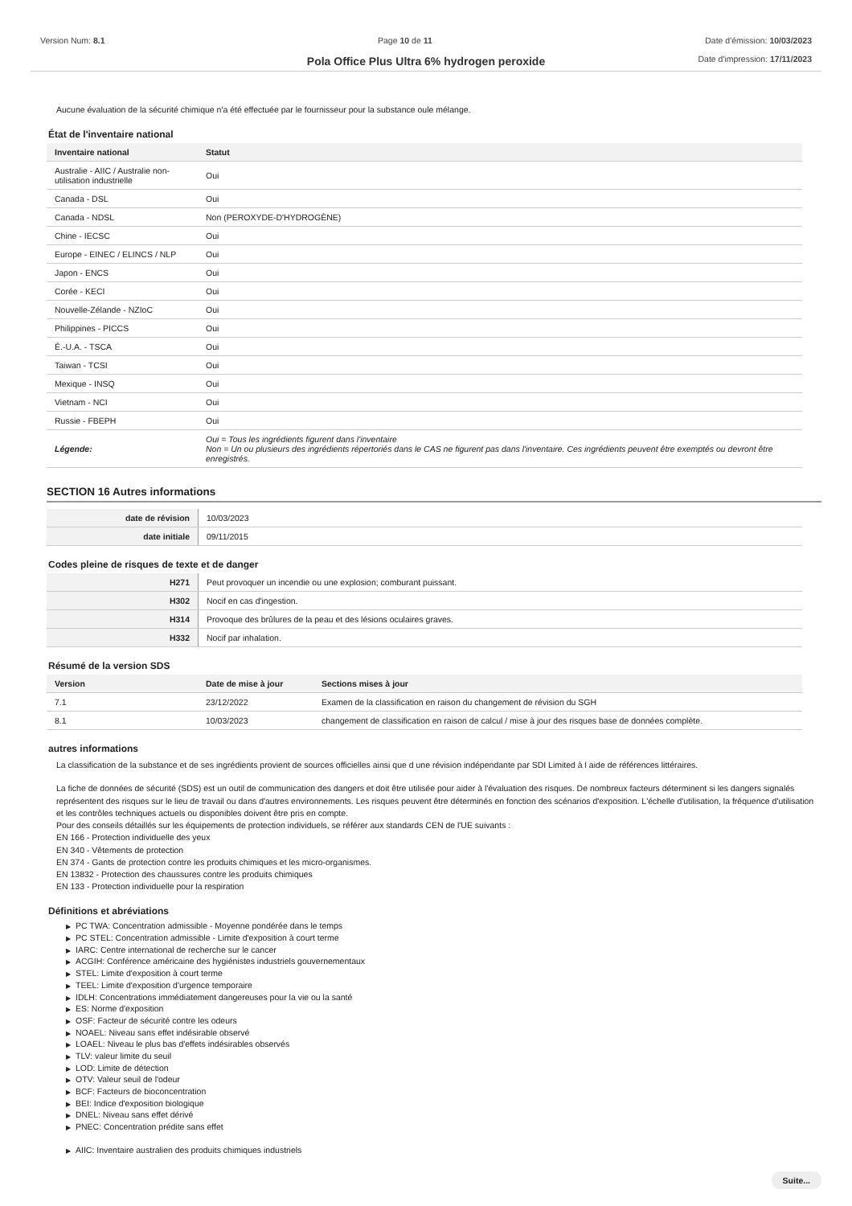Version Num: 8.1 Page 10 de 11 Date d'émission: 10/03/2023
Pola Office Plus Ultra 6% hydrogen peroxide
Date d'impression: 17/11/2023
Aucune évaluation de la sécurité chimique n'a été effectuée par le fournisseur pour la substance oule mélange.
État de l'inventaire national
| Inventaire national | Statut |
| --- | --- |
| Australie - AIIC / Australie non-utilisation industrielle | Oui |
| Canada - DSL | Oui |
| Canada - NDSL | Non (PEROXYDE-D'HYDROGÈNE) |
| Chine - IECSC | Oui |
| Europe - EINEC / ELINCS / NLP | Oui |
| Japon - ENCS | Oui |
| Corée - KECI | Oui |
| Nouvelle-Zélande - NZIoC | Oui |
| Philippines - PICCS | Oui |
| É.-U.A. - TSCA | Oui |
| Taiwan - TCSI | Oui |
| Mexique - INSQ | Oui |
| Vietnam - NCI | Oui |
| Russie - FBEPH | Oui |
| Légende: | Oui = Tous les ingrédients figurent dans l'inventaire Non = Un ou plusieurs des ingrédients répertoriés dans le CAS ne figurent pas dans l'inventaire. Ces ingrédients peuvent être exemptés ou devront être enregistrés. |
SECTION 16 Autres informations
| date de révision | 10/03/2023 |
| date initiale | 09/11/2015 |
Codes pleine de risques de texte et de danger
| H271 | Peut provoquer un incendie ou une explosion; comburant puissant. |
| H302 | Nocif en cas d'ingestion. |
| H314 | Provoque des brûlures de la peau et des lésions oculaires graves. |
| H332 | Nocif par inhalation. |
Résumé de la version SDS
| Version | Date de mise à jour | Sections mises à jour |
| --- | --- | --- |
| 7.1 | 23/12/2022 | Examen de la classification en raison du changement de révision du SGH |
| 8.1 | 10/03/2023 | changement de classification en raison de calcul / mise à jour des risques base de données complète. |
autres informations
La classification de la substance et de ses ingrédients provient de sources officielles ainsi que d une révision indépendante par SDI Limited à l aide de références littéraires.
La fiche de données de sécurité (SDS) est un outil de communication des dangers et doit être utilisée pour aider à l'évaluation des risques. De nombreux facteurs déterminent si les dangers signalés représentent des risques sur le lieu de travail ou dans d'autres environnements. Les risques peuvent être déterminés en fonction des scénarios d'exposition. L'échelle d'utilisation, la fréquence d'utilisation et les contrôles techniques actuels ou disponibles doivent être pris en compte.
Pour des conseils détaillés sur les équipements de protection individuels, se référer aux standards CEN de l'UE suivants :
EN 166 - Protection individuelle des yeux
EN 340 - Vêtements de protection
EN 374 - Gants de protection contre les produits chimiques et les micro-organismes.
EN 13832 - Protection des chaussures contre les produits chimiques
EN 133 - Protection individuelle pour la respiration
Définitions et abréviations
▶ PC TWA: Concentration admissible - Moyenne pondérée dans le temps
▶ PC STEL: Concentration admissible - Limite d'exposition à court terme
▶ IARC: Centre international de recherche sur le cancer
▶ ACGIH: Conférence américaine des hygiénistes industriels gouvernementaux
▶ STEL: Limite d'exposition à court terme
▶ TEEL: Limite d'exposition d'urgence temporaire
▶ IDLH: Concentrations immédiatement dangereuses pour la vie ou la santé
▶ ES: Norme d'exposition
▶ OSF: Facteur de sécurité contre les odeurs
▶ NOAEL: Niveau sans effet indésirable observé
▶ LOAEL: Niveau le plus bas d'effets indésirables observés
▶ TLV: valeur limite du seuil
▶ LOD: Limite de détection
▶ OTV: Valeur seuil de l'odeur
▶ BCF: Facteurs de bioconcentration
▶ BEI: Indice d'exposition biologique
▶ DNEL: Niveau sans effet dérivé
▶ PNEC: Concentration prédite sans effet
▶ AIIC: Inventaire australien des produits chimiques industriels
Suite...